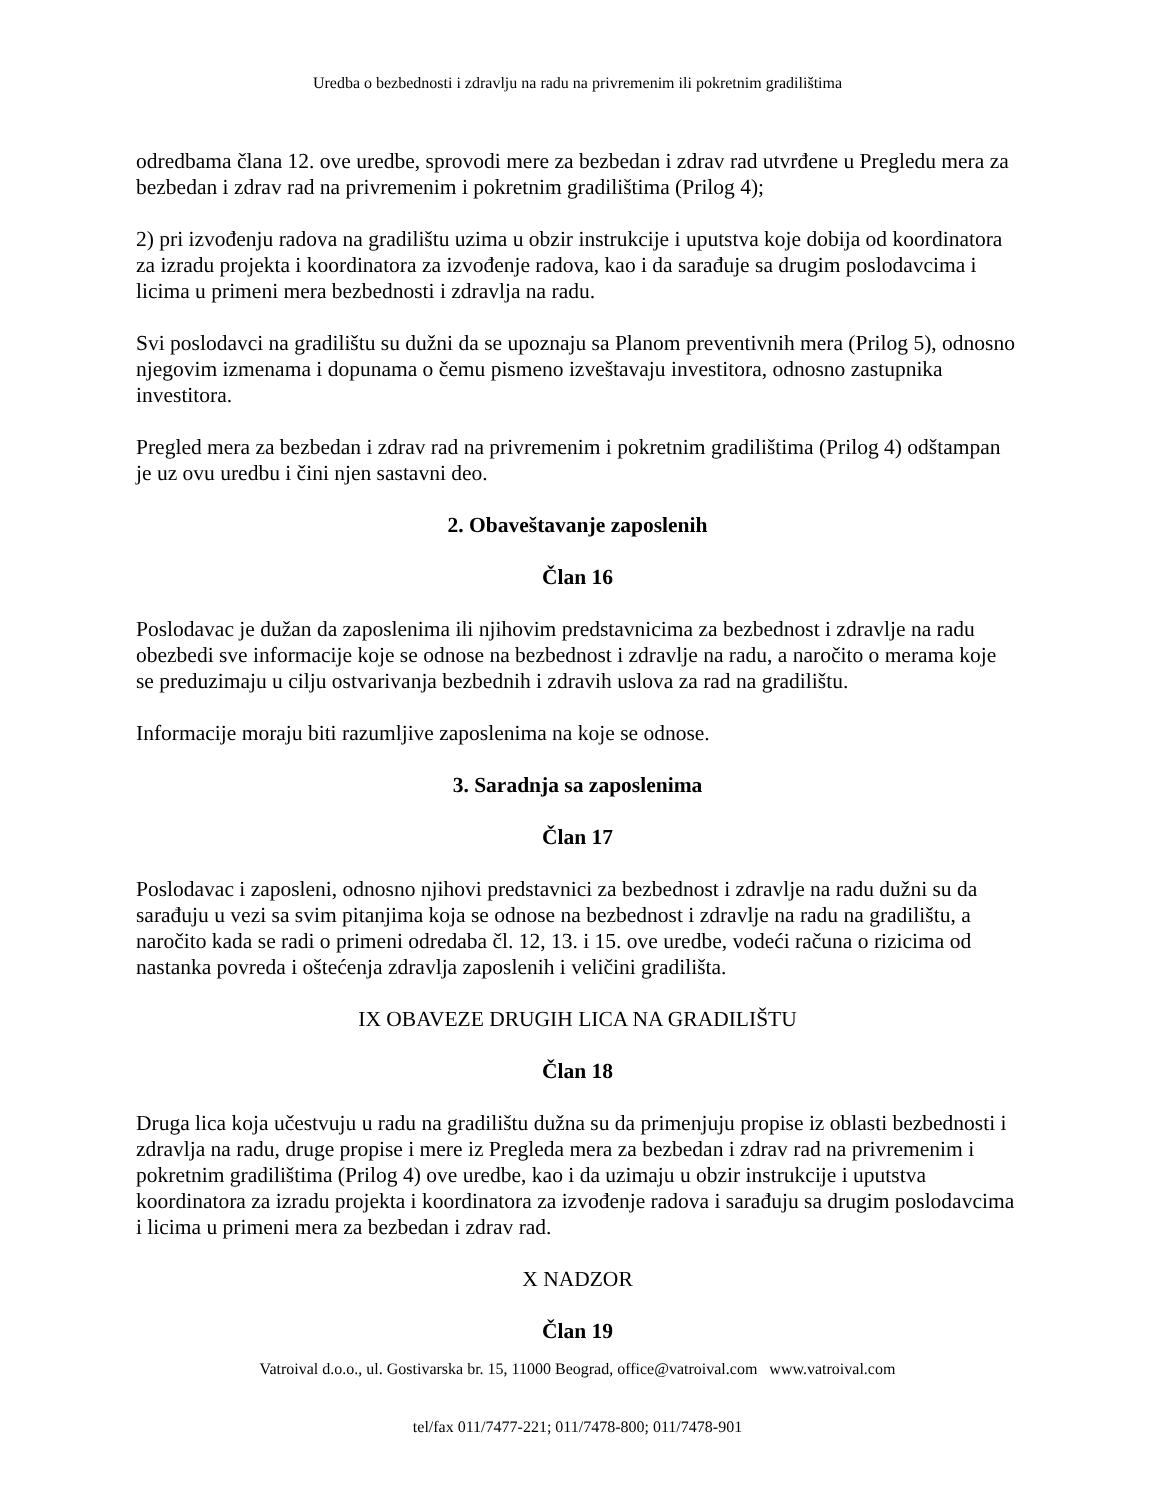Uredba o bezbednosti i zdravlju na radu na privremenim ili pokretnim gradilištima
odredbama člana 12. ove uredbe, sprovodi mere za bezbedan i zdrav rad utvrđene u Pregledu mera za bezbedan i zdrav rad na privremenim i pokretnim gradilištima (Prilog 4);
2) pri izvođenju radova na gradilištu uzima u obzir instrukcije i uputstva koje dobija od koordinatora za izradu projekta i koordinatora za izvođenje radova, kao i da sarađuje sa drugim poslodavcima i licima u primeni mera bezbednosti i zdravlja na radu.
Svi poslodavci na gradilištu su dužni da se upoznaju sa Planom preventivnih mera (Prilog 5), odnosno njegovim izmenama i dopunama o čemu pismeno izveštavaju investitora, odnosno zastupnika investitora.
Pregled mera za bezbedan i zdrav rad na privremenim i pokretnim gradilištima (Prilog 4) odštampan je uz ovu uredbu i čini njen sastavni deo.
2. Obaveštavanje zaposlenih
Član 16
Poslodavac je dužan da zaposlenima ili njihovim predstavnicima za bezbednost i zdravlje na radu obezbedi sve informacije koje se odnose na bezbednost i zdravlje na radu, a naročito o merama koje se preduzimaju u cilju ostvarivanja bezbednih i zdravih uslova za rad na gradilištu.
Informacije moraju biti razumljive zaposlenima na koje se odnose.
3. Saradnja sa zaposlenima
Član 17
Poslodavac i zaposleni, odnosno njihovi predstavnici za bezbednost i zdravlje na radu dužni su da sarađuju u vezi sa svim pitanjima koja se odnose na bezbednost i zdravlje na radu na gradilištu, a naročito kada se radi o primeni odredaba čl. 12, 13. i 15. ove uredbe, vodeći računa o rizicima od nastanka povreda i oštećenja zdravlja zaposlenih i veličini gradilišta.
IX OBAVEZE DRUGIH LICA NA GRADILIŠTU
Član 18
Druga lica koja učestvuju u radu na gradilištu dužna su da primenjuju propise iz oblasti bezbednosti i zdravlja na radu, druge propise i mere iz Pregleda mera za bezbedan i zdrav rad na privremenim i pokretnim gradilištima (Prilog 4) ove uredbe, kao i da uzimaju u obzir instrukcije i uputstva koordinatora za izradu projekta i koordinatora za izvođenje radova i sarađuju sa drugim poslodavcima i licima u primeni mera za bezbedan i zdrav rad.
X NADZOR
Član 19
Vatroival d.o.o., ul. Gostivarska br. 15, 11000 Beograd, office@vatroival.com www.vatroival.com
tel/fax 011/7477-221; 011/7478-800; 011/7478-901